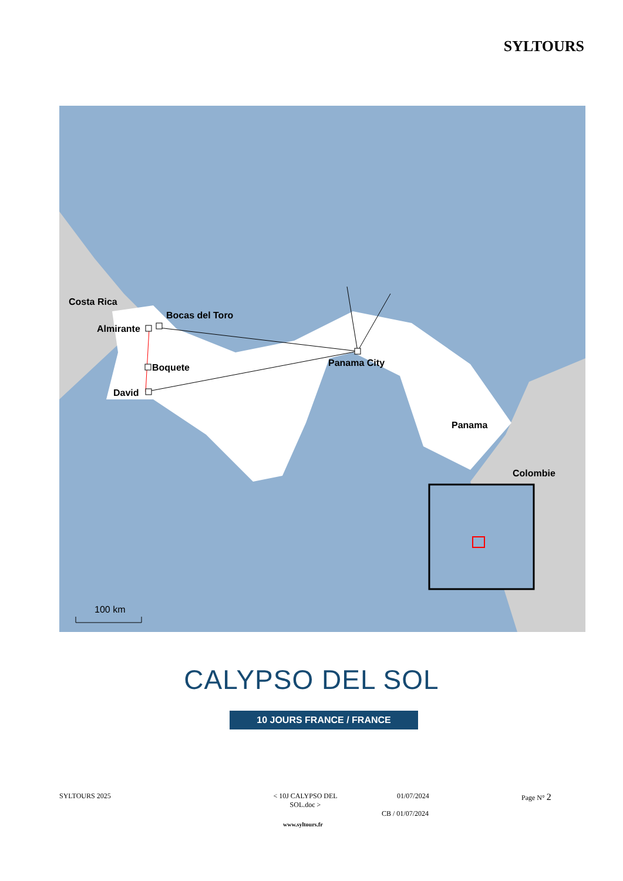SYLTOURS
Costa Rica
Bocas del Toro
Almirante
Boquete
David
Panama City
Panama
Colombie
100 km
CALYPSO DEL SOL
10 JOURS FRANCE / FRANCE
SYLTOURS 2025
< 10J CALYPSO DEL SOL.doc >
01/07/2024
CB / 01/07/2024
Page N° 2
www.syltours.fr